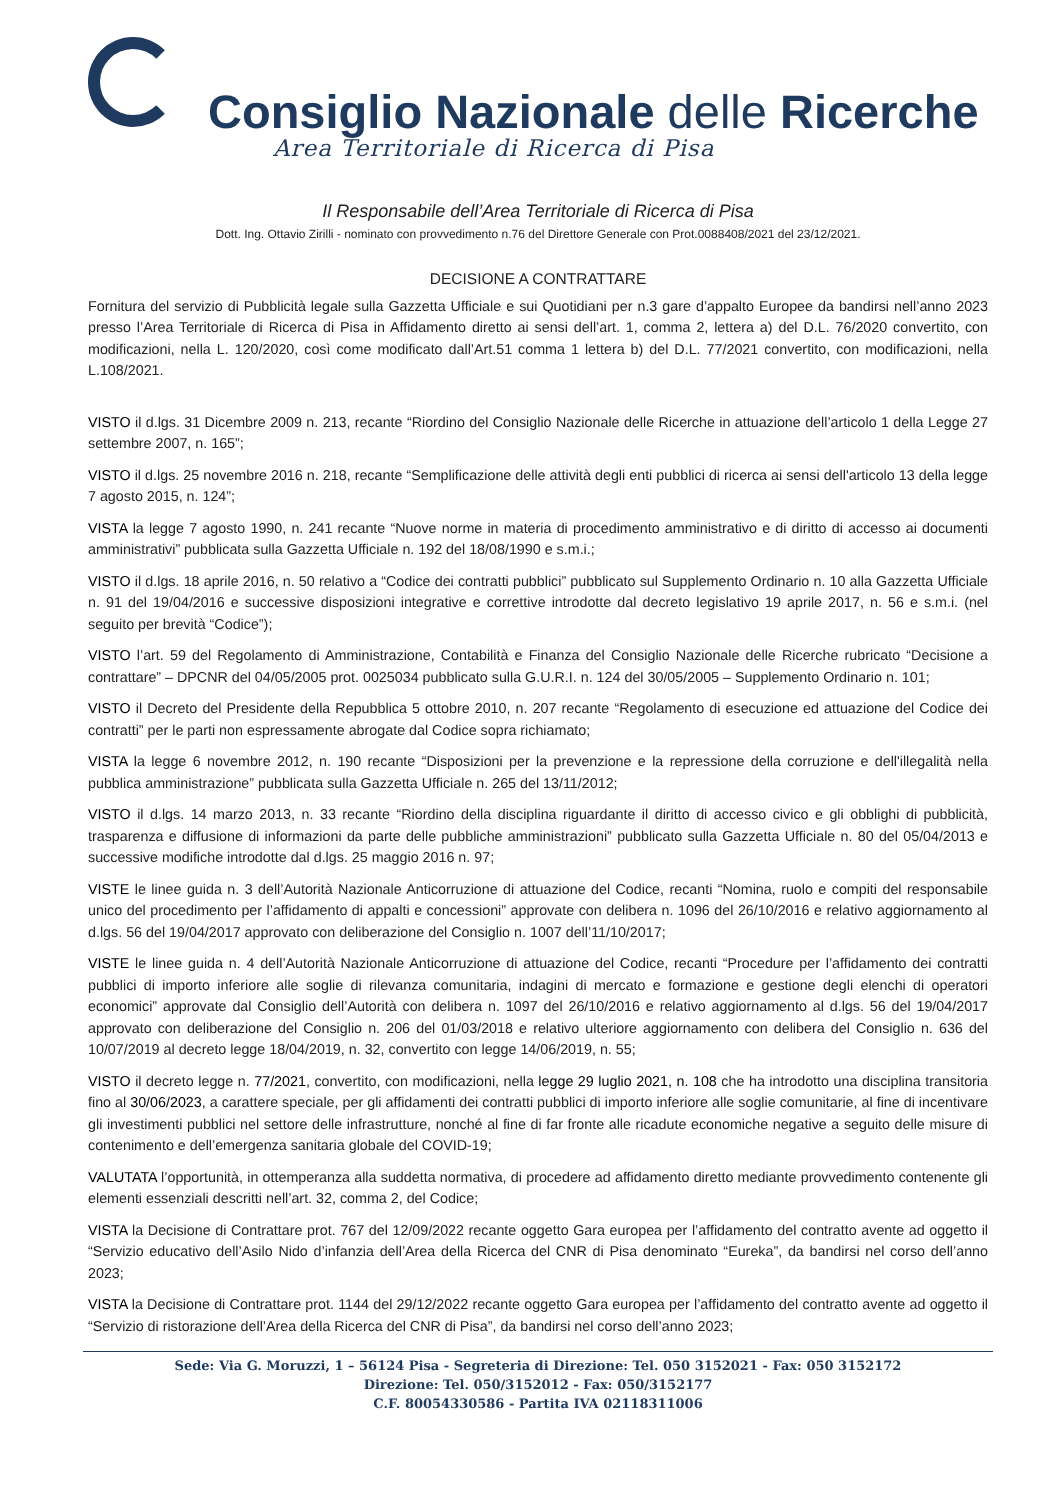Consiglio Nazionale delle Ricerche
Area Territoriale di Ricerca di Pisa
Il Responsabile dell’Area Territoriale di Ricerca di Pisa
Dott. Ing. Ottavio Zirilli - nominato con provvedimento n.76 del Direttore Generale con Prot.0088408/2021 del 23/12/2021.
DECISIONE A CONTRATTARE
Fornitura del servizio di Pubblicità legale sulla Gazzetta Ufficiale e sui Quotidiani per n.3 gare d’appalto Europee da bandirsi nell’anno 2023 presso l’Area Territoriale di Ricerca di Pisa in Affidamento diretto ai sensi dell’art. 1, comma 2, lettera a) del D.L. 76/2020 convertito, con modificazioni, nella L. 120/2020, così come modificato dall’Art.51 comma 1 lettera b) del D.L. 77/2021 convertito, con modificazioni, nella L.108/2021.
VISTO il d.lgs. 31 Dicembre 2009 n. 213, recante “Riordino del Consiglio Nazionale delle Ricerche in attuazione dell’articolo 1 della Legge 27 settembre 2007, n. 165”;
VISTO il d.lgs. 25 novembre 2016 n. 218, recante “Semplificazione delle attività degli enti pubblici di ricerca ai sensi dell'articolo 13 della legge 7 agosto 2015, n. 124”;
VISTA la legge 7 agosto 1990, n. 241 recante “Nuove norme in materia di procedimento amministrativo e di diritto di accesso ai documenti amministrativi” pubblicata sulla Gazzetta Ufficiale n. 192 del 18/08/1990 e s.m.i.;
VISTO il d.lgs. 18 aprile 2016, n. 50 relativo a “Codice dei contratti pubblici” pubblicato sul Supplemento Ordinario n. 10 alla Gazzetta Ufficiale n. 91 del 19/04/2016 e successive disposizioni integrative e correttive introdotte dal decreto legislativo 19 aprile 2017, n. 56 e s.m.i. (nel seguito per brevità “Codice”);
VISTO l’art. 59 del Regolamento di Amministrazione, Contabilità e Finanza del Consiglio Nazionale delle Ricerche rubricato “Decisione a contrattare” – DPCNR del 04/05/2005 prot. 0025034 pubblicato sulla G.U.R.I. n. 124 del 30/05/2005 – Supplemento Ordinario n. 101;
VISTO il Decreto del Presidente della Repubblica 5 ottobre 2010, n. 207 recante “Regolamento di esecuzione ed attuazione del Codice dei contratti” per le parti non espressamente abrogate dal Codice sopra richiamato;
VISTA la legge 6 novembre 2012, n. 190 recante “Disposizioni per la prevenzione e la repressione della corruzione e dell'illegalità nella pubblica amministrazione” pubblicata sulla Gazzetta Ufficiale n. 265 del 13/11/2012;
VISTO il d.lgs. 14 marzo 2013, n. 33 recante “Riordino della disciplina riguardante il diritto di accesso civico e gli obblighi di pubblicità, trasparenza e diffusione di informazioni da parte delle pubbliche amministrazioni” pubblicato sulla Gazzetta Ufficiale n. 80 del 05/04/2013 e successive modifiche introdotte dal d.lgs. 25 maggio 2016 n. 97;
VISTE le linee guida n. 3 dell’Autorità Nazionale Anticorruzione di attuazione del Codice, recanti “Nomina, ruolo e compiti del responsabile unico del procedimento per l’affidamento di appalti e concessioni” approvate con delibera n. 1096 del 26/10/2016 e relativo aggiornamento al d.lgs. 56 del 19/04/2017 approvato con deliberazione del Consiglio n. 1007 dell’11/10/2017;
VISTE le linee guida n. 4 dell’Autorità Nazionale Anticorruzione di attuazione del Codice, recanti “Procedure per l’affidamento dei contratti pubblici di importo inferiore alle soglie di rilevanza comunitaria, indagini di mercato e formazione e gestione degli elenchi di operatori economici” approvate dal Consiglio dell’Autorità con delibera n. 1097 del 26/10/2016 e relativo aggiornamento al d.lgs. 56 del 19/04/2017 approvato con deliberazione del Consiglio n. 206 del 01/03/2018 e relativo ulteriore aggiornamento con delibera del Consiglio n. 636 del 10/07/2019 al decreto legge 18/04/2019, n. 32, convertito con legge 14/06/2019, n. 55;
VISTO il decreto legge n. 77/2021, convertito, con modificazioni, nella legge 29 luglio 2021, n. 108 che ha introdotto una disciplina transitoria fino al 30/06/2023, a carattere speciale, per gli affidamenti dei contratti pubblici di importo inferiore alle soglie comunitarie, al fine di incentivare gli investimenti pubblici nel settore delle infrastrutture, nonché al fine di far fronte alle ricadute economiche negative a seguito delle misure di contenimento e dell’emergenza sanitaria globale del COVID-19;
VALUTATA l’opportunità, in ottemperanza alla suddetta normativa, di procedere ad affidamento diretto mediante provvedimento contenente gli elementi essenziali descritti nell’art. 32, comma 2, del Codice;
VISTA la Decisione di Contrattare prot. 767 del 12/09/2022 recante oggetto Gara europea per l’affidamento del contratto avente ad oggetto il “Servizio educativo dell’Asilo Nido d’infanzia dell’Area della Ricerca del CNR di Pisa denominato “Eureka”, da bandirsi nel corso dell’anno 2023;
VISTA la Decisione di Contrattare prot. 1144 del 29/12/2022 recante oggetto Gara europea per l’affidamento del contratto avente ad oggetto il “Servizio di ristorazione dell’Area della Ricerca del CNR di Pisa”, da bandirsi nel corso dell’anno 2023;
Sede: Via G. Moruzzi, 1 – 56124 Pisa - Segreteria di Direzione: Tel. 050 3152021 - Fax: 050 3152172
Direzione: Tel. 050/3152012 - Fax: 050/3152177
C.F. 80054330586 - Partita IVA 02118311006